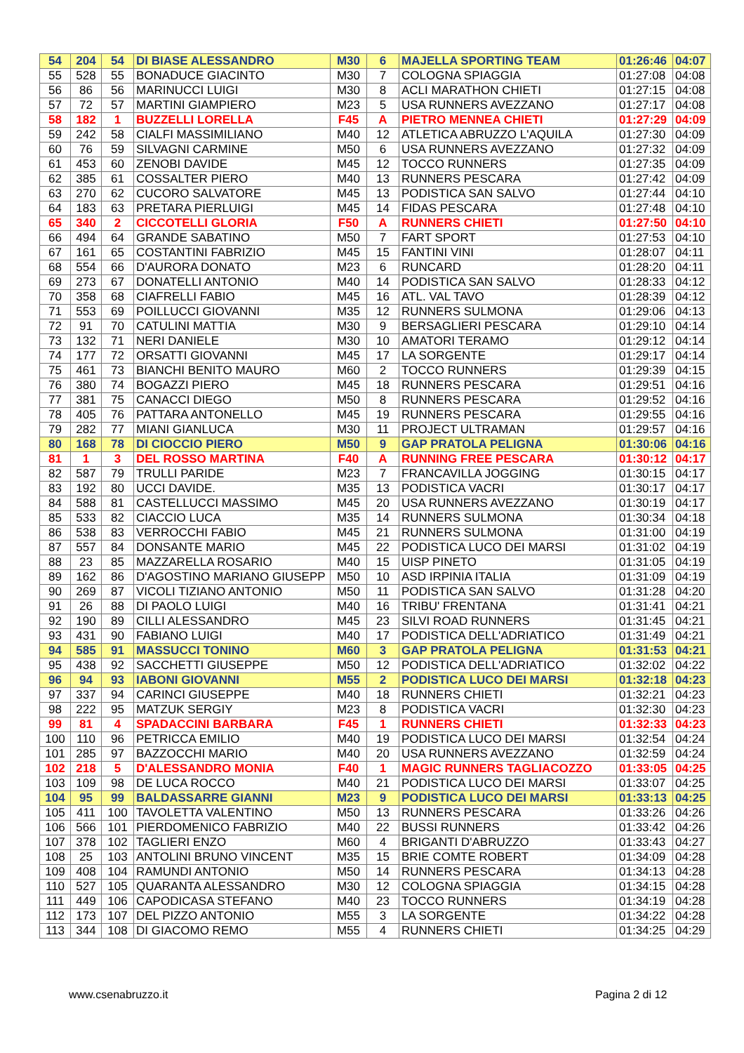| 54 | 204 | 54 | DI BIASE ALESSANDRO | M30 | 6 | MAJELLA SPORTING TEAM | 01:26:46 | 04:07 |
| 55 | 528 | 55 | BONADUCE GIACINTO | M30 | 7 | COLOGNA SPIAGGIA | 01:27:08 | 04:08 |
| 56 | 86 | 56 | MARINUCCI LUIGI | M30 | 8 | ACLI MARATHON CHIETI | 01:27:15 | 04:08 |
| 57 | 72 | 57 | MARTINI GIAMPIERO | M23 | 5 | USA RUNNERS AVEZZANO | 01:27:17 | 04:08 |
| 58 | 182 | 1 | BUZZELLI LORELLA | F45 | A | PIETRO MENNEA CHIETI | 01:27:29 | 04:09 |
| 59 | 242 | 58 | CIALFI MASSIMILIANO | M40 | 12 | ATLETICA ABRUZZO L'AQUILA | 01:27:30 | 04:09 |
| 60 | 76 | 59 | SILVAGNI CARMINE | M50 | 6 | USA RUNNERS AVEZZANO | 01:27:32 | 04:09 |
| 61 | 453 | 60 | ZENOBI DAVIDE | M45 | 12 | TOCCO RUNNERS | 01:27:35 | 04:09 |
| 62 | 385 | 61 | COSSALTER PIERO | M40 | 13 | RUNNERS PESCARA | 01:27:42 | 04:09 |
| 63 | 270 | 62 | CUCORO SALVATORE | M45 | 13 | PODISTICA SAN SALVO | 01:27:44 | 04:10 |
| 64 | 183 | 63 | PRETARA PIERLUIGI | M45 | 14 | FIDAS PESCARA | 01:27:48 | 04:10 |
| 65 | 340 | 2 | CICCOTELLI GLORIA | F50 | A | RUNNERS CHIETI | 01:27:50 | 04:10 |
| 66 | 494 | 64 | GRANDE SABATINO | M50 | 7 | FART SPORT | 01:27:53 | 04:10 |
| 67 | 161 | 65 | COSTANTINI FABRIZIO | M45 | 15 | FANTINI VINI | 01:28:07 | 04:11 |
| 68 | 554 | 66 | D'AURORA DONATO | M23 | 6 | RUNCARD | 01:28:20 | 04:11 |
| 69 | 273 | 67 | DONATELLI ANTONIO | M40 | 14 | PODISTICA SAN SALVO | 01:28:33 | 04:12 |
| 70 | 358 | 68 | CIAFRELLI FABIO | M45 | 16 | ATL. VAL TAVO | 01:28:39 | 04:12 |
| 71 | 553 | 69 | POILLUCCI GIOVANNI | M35 | 12 | RUNNERS SULMONA | 01:29:06 | 04:13 |
| 72 | 91 | 70 | CATULINI MATTIA | M30 | 9 | BERSAGLIERI PESCARA | 01:29:10 | 04:14 |
| 73 | 132 | 71 | NERI DANIELE | M30 | 10 | AMATORI TERAMO | 01:29:12 | 04:14 |
| 74 | 177 | 72 | ORSATTI GIOVANNI | M45 | 17 | LA SORGENTE | 01:29:17 | 04:14 |
| 75 | 461 | 73 | BIANCHI BENITO MAURO | M60 | 2 | TOCCO RUNNERS | 01:29:39 | 04:15 |
| 76 | 380 | 74 | BOGAZZI PIERO | M45 | 18 | RUNNERS PESCARA | 01:29:51 | 04:16 |
| 77 | 381 | 75 | CANACCI DIEGO | M50 | 8 | RUNNERS PESCARA | 01:29:52 | 04:16 |
| 78 | 405 | 76 | PATTARA ANTONELLO | M45 | 19 | RUNNERS PESCARA | 01:29:55 | 04:16 |
| 79 | 282 | 77 | MIANI GIANLUCA | M30 | 11 | PROJECT ULTRAMAN | 01:29:57 | 04:16 |
| 80 | 168 | 78 | DI CIOCCIO PIERO | M50 | 9 | GAP PRATOLA PELIGNA | 01:30:06 | 04:16 |
| 81 | 1 | 3 | DEL ROSSO MARTINA | F40 | A | RUNNING FREE PESCARA | 01:30:12 | 04:17 |
| 82 | 587 | 79 | TRULLI PARIDE | M23 | 7 | FRANCAVILLA JOGGING | 01:30:15 | 04:17 |
| 83 | 192 | 80 | UCCI DAVIDE. | M35 | 13 | PODISTICA VACRI | 01:30:17 | 04:17 |
| 84 | 588 | 81 | CASTELLUCCI MASSIMO | M45 | 20 | USA RUNNERS AVEZZANO | 01:30:19 | 04:17 |
| 85 | 533 | 82 | CIACCIO LUCA | M35 | 14 | RUNNERS SULMONA | 01:30:34 | 04:18 |
| 86 | 538 | 83 | VERROCCHI FABIO | M45 | 21 | RUNNERS SULMONA | 01:31:00 | 04:19 |
| 87 | 557 | 84 | DONSANTE MARIO | M45 | 22 | PODISTICA LUCO DEI MARSI | 01:31:02 | 04:19 |
| 88 | 23 | 85 | MAZZARELLA ROSARIO | M40 | 15 | UISP PINETO | 01:31:05 | 04:19 |
| 89 | 162 | 86 | D'AGOSTINO MARIANO GIUSEPP | M50 | 10 | ASD IRPINIA ITALIA | 01:31:09 | 04:19 |
| 90 | 269 | 87 | VICOLI TIZIANO ANTONIO | M50 | 11 | PODISTICA SAN SALVO | 01:31:28 | 04:20 |
| 91 | 26 | 88 | DI PAOLO LUIGI | M40 | 16 | TRIBU' FRENTANA | 01:31:41 | 04:21 |
| 92 | 190 | 89 | CILLI ALESSANDRO | M45 | 23 | SILVI ROAD RUNNERS | 01:31:45 | 04:21 |
| 93 | 431 | 90 | FABIANO LUIGI | M40 | 17 | PODISTICA DELL'ADRIATICO | 01:31:49 | 04:21 |
| 94 | 585 | 91 | MASSUCCI TONINO | M60 | 3 | GAP PRATOLA PELIGNA | 01:31:53 | 04:21 |
| 95 | 438 | 92 | SACCHETTI GIUSEPPE | M50 | 12 | PODISTICA DELL'ADRIATICO | 01:32:02 | 04:22 |
| 96 | 94 | 93 | IABONI GIOVANNI | M55 | 2 | PODISTICA LUCO DEI MARSI | 01:32:18 | 04:23 |
| 97 | 337 | 94 | CARINCI GIUSEPPE | M40 | 18 | RUNNERS CHIETI | 01:32:21 | 04:23 |
| 98 | 222 | 95 | MATZUK SERGIY | M23 | 8 | PODISTICA VACRI | 01:32:30 | 04:23 |
| 99 | 81 | 4 | SPADACCINI BARBARA | F45 | 1 | RUNNERS CHIETI | 01:32:33 | 04:23 |
| 100 | 110 | 96 | PETRICCA EMILIO | M40 | 19 | PODISTICA LUCO DEI MARSI | 01:32:54 | 04:24 |
| 101 | 285 | 97 | BAZZOCCHI MARIO | M40 | 20 | USA RUNNERS AVEZZANO | 01:32:59 | 04:24 |
| 102 | 218 | 5 | D'ALESSANDRO MONIA | F40 | 1 | MAGIC RUNNERS TAGLIACOZZO | 01:33:05 | 04:25 |
| 103 | 109 | 98 | DE LUCA ROCCO | M40 | 21 | PODISTICA LUCO DEI MARSI | 01:33:07 | 04:25 |
| 104 | 95 | 99 | BALDASSARRE GIANNI | M23 | 9 | PODISTICA LUCO DEI MARSI | 01:33:13 | 04:25 |
| 105 | 411 | 100 | TAVOLETTA VALENTINO | M50 | 13 | RUNNERS PESCARA | 01:33:26 | 04:26 |
| 106 | 566 | 101 | PIERDOMENICO FABRIZIO | M40 | 22 | BUSSI RUNNERS | 01:33:42 | 04:26 |
| 107 | 378 | 102 | TAGLIERI ENZO | M60 | 4 | BRIGANTI D'ABRUZZO | 01:33:43 | 04:27 |
| 108 | 25 | 103 | ANTOLINI BRUNO VINCENT | M35 | 15 | BRIE COMTE ROBERT | 01:34:09 | 04:28 |
| 109 | 408 | 104 | RAMUNDI ANTONIO | M50 | 14 | RUNNERS PESCARA | 01:34:13 | 04:28 |
| 110 | 527 | 105 | QUARANTA ALESSANDRO | M30 | 12 | COLOGNA SPIAGGIA | 01:34:15 | 04:28 |
| 111 | 449 | 106 | CAPODICASA STEFANO | M40 | 23 | TOCCO RUNNERS | 01:34:19 | 04:28 |
| 112 | 173 | 107 | DEL PIZZO ANTONIO | M55 | 3 | LA SORGENTE | 01:34:22 | 04:28 |
| 113 | 344 | 108 | DI GIACOMO REMO | M55 | 4 | RUNNERS CHIETI | 01:34:25 | 04:29 |
www.csenabruzzo.it Pagina 2 di 12